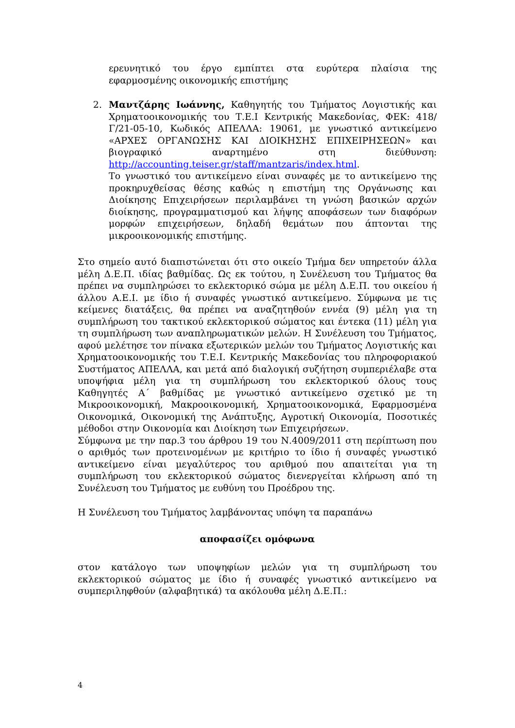ερευνητικό του έργο εμπίπτει στα ευρύτερα πλαίσια της εφαρμοσμένης οικονομικής επιστήμης
2. Μαντζάρης Ιωάννης, Καθηγητής του Τμήματος Λογιστικής και Χρηματοοικονομικής του Τ.Ε.Ι Κεντρικής Μακεδονίας, ΦΕΚ: 418/Γ/21-05-10, Κωδικός ΑΠΕΛΛΑ: 19061, με γνωστικό αντικείμενο «ΑΡΧΕΣ ΟΡΓΑΝΩΣΗΣ ΚΑΙ ΔΙΟΙΚΗΣΗΣ ΕΠΙΧΕΙΡΗΣΕΩΝ» και βιογραφικό αναρτημένο στη διεύθυνση: http://accounting.teiser.gr/staff/mantzaris/index.html.
Το γνωστικό του αντικείμενο είναι συναφές με το αντικείμενο της προκηρυχθείσας θέσης καθώς η επιστήμη της Οργάνωσης και Διοίκησης Επιχειρήσεων περιλαμβάνει τη γνώση βασικών αρχών διοίκησης, προγραμματισμού και λήψης αποφάσεων των διαφόρων μορφών επιχειρήσεων, δηλαδή θεμάτων που άπτονται της μικροοικονομικής επιστήμης.
Στο σημείο αυτό διαπιστώνεται ότι στο οικείο Τμήμα δεν υπηρετούν άλλα μέλη Δ.Ε.Π. ιδίας βαθμίδας. Ως εκ τούτου, η Συνέλευση του Τμήματος θα πρέπει να συμπληρώσει το εκλεκτορικό σώμα με μέλη Δ.Ε.Π. του οικείου ή άλλου Α.Ε.Ι. με ίδιο ή συναφές γνωστικό αντικείμενο. Σύμφωνα με τις κείμενες διατάξεις, θα πρέπει να αναζητηθούν εννέα (9) μέλη για τη συμπλήρωση του τακτικού εκλεκτορικού σώματος και έντεκα (11) μέλη για τη συμπλήρωση των αναπληρωματικών μελών. Η Συνέλευση του Τμήματος, αφού μελέτησε τον πίνακα εξωτερικών μελών του Τμήματος Λογιστικής και Χρηματοοικονομικής του Τ.Ε.Ι. Κεντρικής Μακεδονίας του πληροφοριακού Συστήματος ΑΠΕΛΛΑ, και μετά από διαλογική συζήτηση συμπεριέλαβε στα υποψήφια μέλη για τη συμπλήρωση του εκλεκτορικού όλους τους Καθηγητές Α΄ βαθμίδας με γνωστικό αντικείμενο σχετικό με τη Μικροοικονομική, Μακροοικονομική, Χρηματοοικονομικά, Εφαρμοσμένα Οικονομικά, Οικονομική της Ανάπτυξης, Αγροτική Οικονομία, Ποσοτικές μέθοδοι στην Οικονομία και Διοίκηση των Επιχειρήσεων.
Σύμφωνα με την παρ.3 του άρθρου 19 του Ν.4009/2011 στη περίπτωση που ο αριθμός των προτεινομένων με κριτήριο το ίδιο ή συναφές γνωστικό αντικείμενο είναι μεγαλύτερος του αριθμού που απαιτείται για τη συμπλήρωση του εκλεκτορικού σώματος διενεργείται κλήρωση από τη Συνέλευση του Τμήματος με ευθύνη του Προέδρου της.
Η Συνέλευση του Τμήματος λαμβάνοντας υπόψη τα παραπάνω
αποφασίζει ομόφωνα
στον κατάλογο των υποψηφίων μελών για τη συμπλήρωση του εκλεκτορικού σώματος με ίδιο ή συναφές γνωστικό αντικείμενο να συμπεριληφθούν (αλφαβητικά) τα ακόλουθα μέλη Δ.Ε.Π.:
4